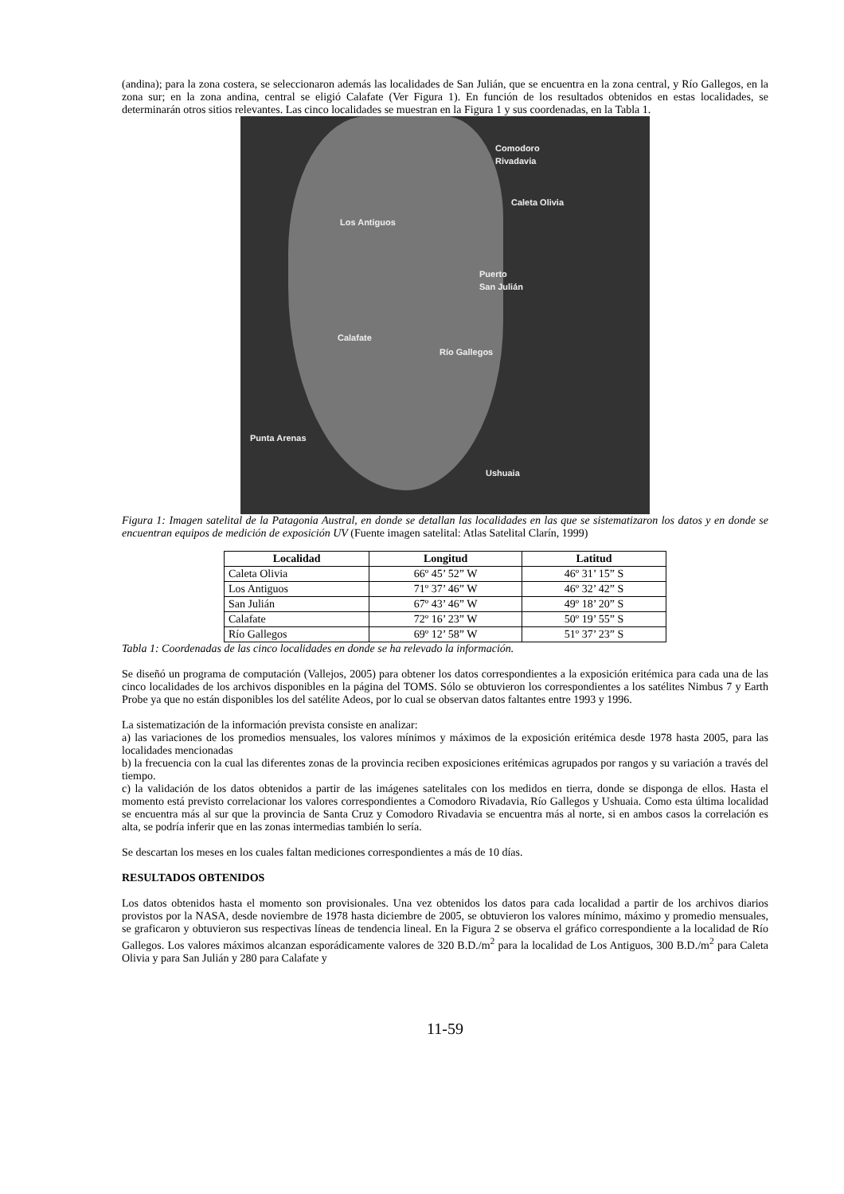(andina); para la zona costera, se seleccionaron además las localidades de San Julián, que se encuentra en la zona central, y Río Gallegos, en la zona sur; en la zona andina, central se eligió Calafate (Ver Figura 1). En función de los resultados obtenidos en estas localidades, se determinarán otros sitios relevantes. Las cinco localidades se muestran en la Figura 1 y sus coordenadas, en la Tabla 1.
Comodoro
Rivadavia
Caleta Olivia
Los Antiguos
Puerto
San Julián
Calafate
Río Gallegos
Punta Arenas
Ushuaia
Figura 1: Imagen satelital de la Patagonia Austral, en donde se detallan las localidades en las que se sistematizaron los datos y en donde se encuentran equipos de medición de exposición UV (Fuente imagen satelital: Atlas Satelital Clarín, 1999)
| Localidad | Longitud | Latitud |
| --- | --- | --- |
| Caleta Olivia | 66º 45’ 52” W | 46º 31’ 15” S |
| Los Antiguos | 71º 37’ 46” W | 46º 32’ 42” S |
| San Julián | 67º 43’ 46” W | 49º 18’ 20” S |
| Calafate | 72º 16’ 23” W | 50º 19’ 55” S |
| Río Gallegos | 69º 12’ 58” W | 51º 37’ 23” S |
Tabla 1: Coordenadas de las cinco localidades en donde se ha relevado la información.
Se diseñó un programa de computación (Vallejos, 2005) para obtener los datos correspondientes a la exposición eritémica para cada una de las cinco localidades de los archivos disponibles en la página del TOMS. Sólo se obtuvieron los correspondientes a los satélites Nimbus 7 y Earth Probe ya que no están disponibles los del satélite Adeos, por lo cual se observan datos faltantes entre 1993 y 1996.
La sistematización de la información prevista consiste en analizar:
a) las variaciones de los promedios mensuales, los valores mínimos y máximos de la exposición eritémica desde 1978 hasta 2005, para las localidades mencionadas
b) la frecuencia con la cual las diferentes zonas de la provincia reciben exposiciones eritémicas agrupados por rangos y su variación a través del tiempo.
c) la validación de los datos obtenidos a partir de las imágenes satelitales con los medidos en tierra, donde se disponga de ellos. Hasta el momento está previsto correlacionar los valores correspondientes a Comodoro Rivadavia, Río Gallegos y Ushuaia. Como esta última localidad se encuentra más al sur que la provincia de Santa Cruz y Comodoro Rivadavia se encuentra más al norte, si en ambos casos la correlación es alta, se podría inferir que en las zonas intermedias también lo sería.
Se descartan los meses en los cuales faltan mediciones correspondientes a más de 10 días.
RESULTADOS OBTENIDOS
Los datos obtenidos hasta el momento son provisionales. Una vez obtenidos los datos para cada localidad a partir de los archivos diarios provistos por la NASA, desde noviembre de 1978 hasta diciembre de 2005, se obtuvieron los valores mínimo, máximo y promedio mensuales, se graficaron y obtuvieron sus respectivas líneas de tendencia lineal. En la Figura 2 se observa el gráfico correspondiente a la localidad de Río Gallegos. Los valores máximos alcanzan esporádicamente valores de 320 B.D./m<sup>2</sup> para la localidad de Los Antiguos, 300 B.D./m<sup>2</sup> para Caleta Olivia y para San Julián y 280 para Calafate y
11-59